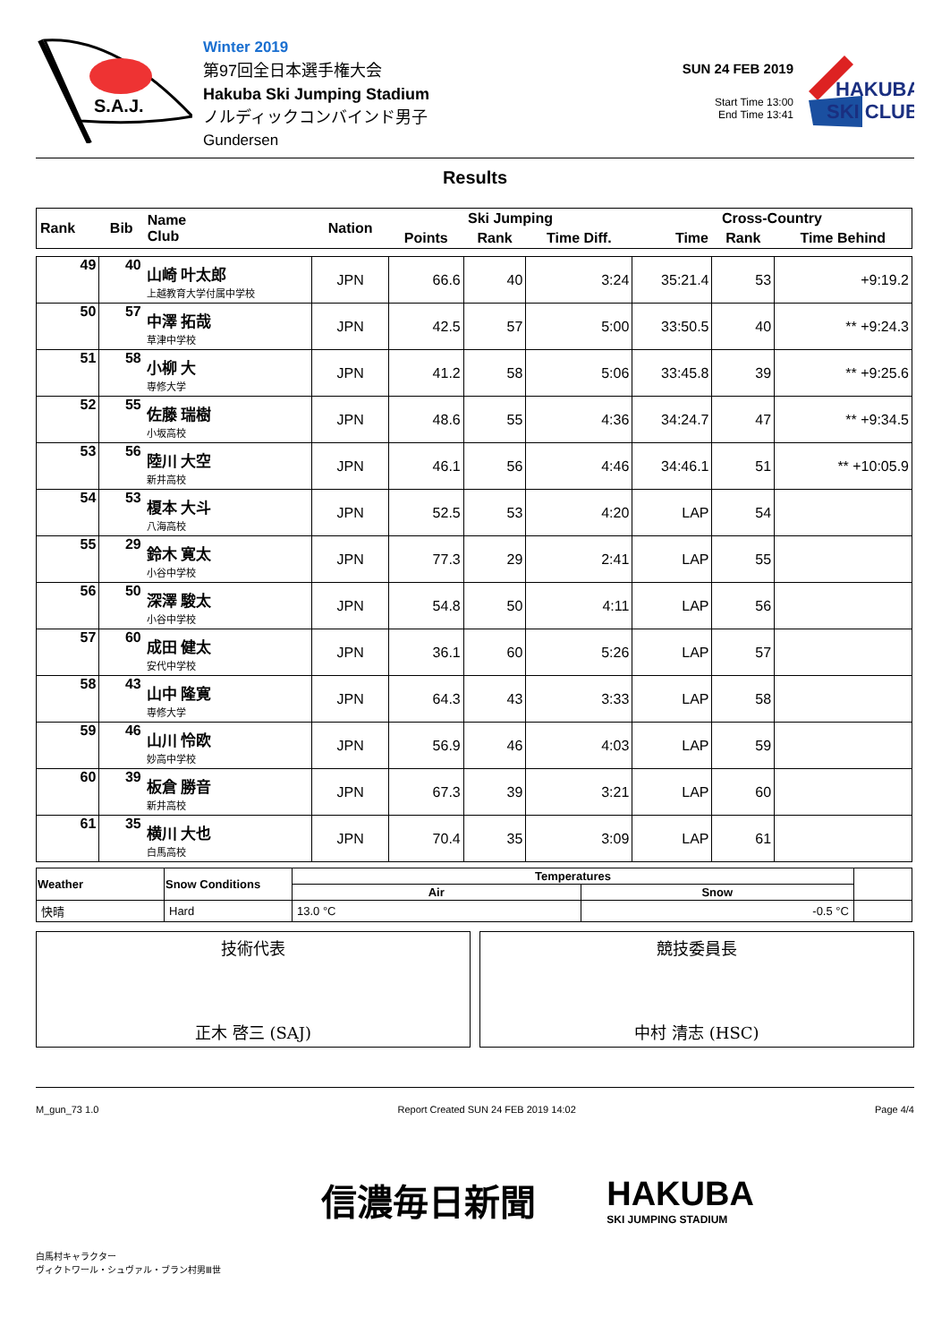S.A.J.
Winter 2019
第97回全日本選手権大会
Hakuba Ski Jumping Stadium
ノルディックコンバインド男子
Gundersen
SUN 24 FEB 2019
Start Time 13:00
End Time 13:41
HAKUBA
SKI CLUB
Results
| Rank | Bib | Name Club | Nation | Ski Jumping | | | Cross-Country | | |
| --- | --- | --- | --- | --- | --- | --- | --- | --- | --- |
| | | | | Points | Rank | Time Diff. | Time | Rank | Time Behind |
| 49 | 40 | 山崎 叶太郎 上越教育大学付属中学校 | JPN | 66.6 | 40 | 3:24 | 35:21.4 | 53 | +9:19.2 |
| 50 | 57 | 中澤 拓哉 草津中学校 | JPN | 42.5 | 57 | 5:00 | 33:50.5 | 40 | ** +9:24.3 |
| 51 | 58 | 小柳 大 専修大学 | JPN | 41.2 | 58 | 5:06 | 33:45.8 | 39 | ** +9:25.6 |
| 52 | 55 | 佐藤 瑞樹 小坂高校 | JPN | 48.6 | 55 | 4:36 | 34:24.7 | 47 | ** +9:34.5 |
| 53 | 56 | 陸川 大空 新井高校 | JPN | 46.1 | 56 | 4:46 | 34:46.1 | 51 | ** +10:05.9 |
| 54 | 53 | 榎本 大斗 八海高校 | JPN | 52.5 | 53 | 4:20 | LAP | 54 | |
| 55 | 29 | 鈴木 寛太 小谷中学校 | JPN | 77.3 | 29 | 2:41 | LAP | 55 | |
| 56 | 50 | 深澤 駿太 小谷中学校 | JPN | 54.8 | 50 | 4:11 | LAP | 56 | |
| 57 | 60 | 成田 健太 安代中学校 | JPN | 36.1 | 60 | 5:26 | LAP | 57 | |
| 58 | 43 | 山中 隆寛 専修大学 | JPN | 64.3 | 43 | 3:33 | LAP | 58 | |
| 59 | 46 | 山川 怜欧 妙高中学校 | JPN | 56.9 | 46 | 4:03 | LAP | 59 | |
| 60 | 39 | 板倉 勝音 新井高校 | JPN | 67.3 | 39 | 3:21 | LAP | 60 | |
| 61 | 35 | 横川 大也 白馬高校 | JPN | 70.4 | 35 | 3:09 | LAP | 61 | |
| Weather | Snow Conditions | Temperatures | | |
| | | Air | Snow | |
| 快晴 | Hard | 13.0 °C | -0.5 °C | |
技術代表
正木 啓三 (SAJ)
競技委員長
中村 清志 (HSC)
M_gun_73 1.0 Report Created SUN 24 FEB 2019 14:02 Page 4/4
白馬村キャラクター
ヴィクトワール・シュヴァル・ブラン村男Ⅲ世
信濃毎日新聞
HAKUBA
SKI JUMPING STADIUM